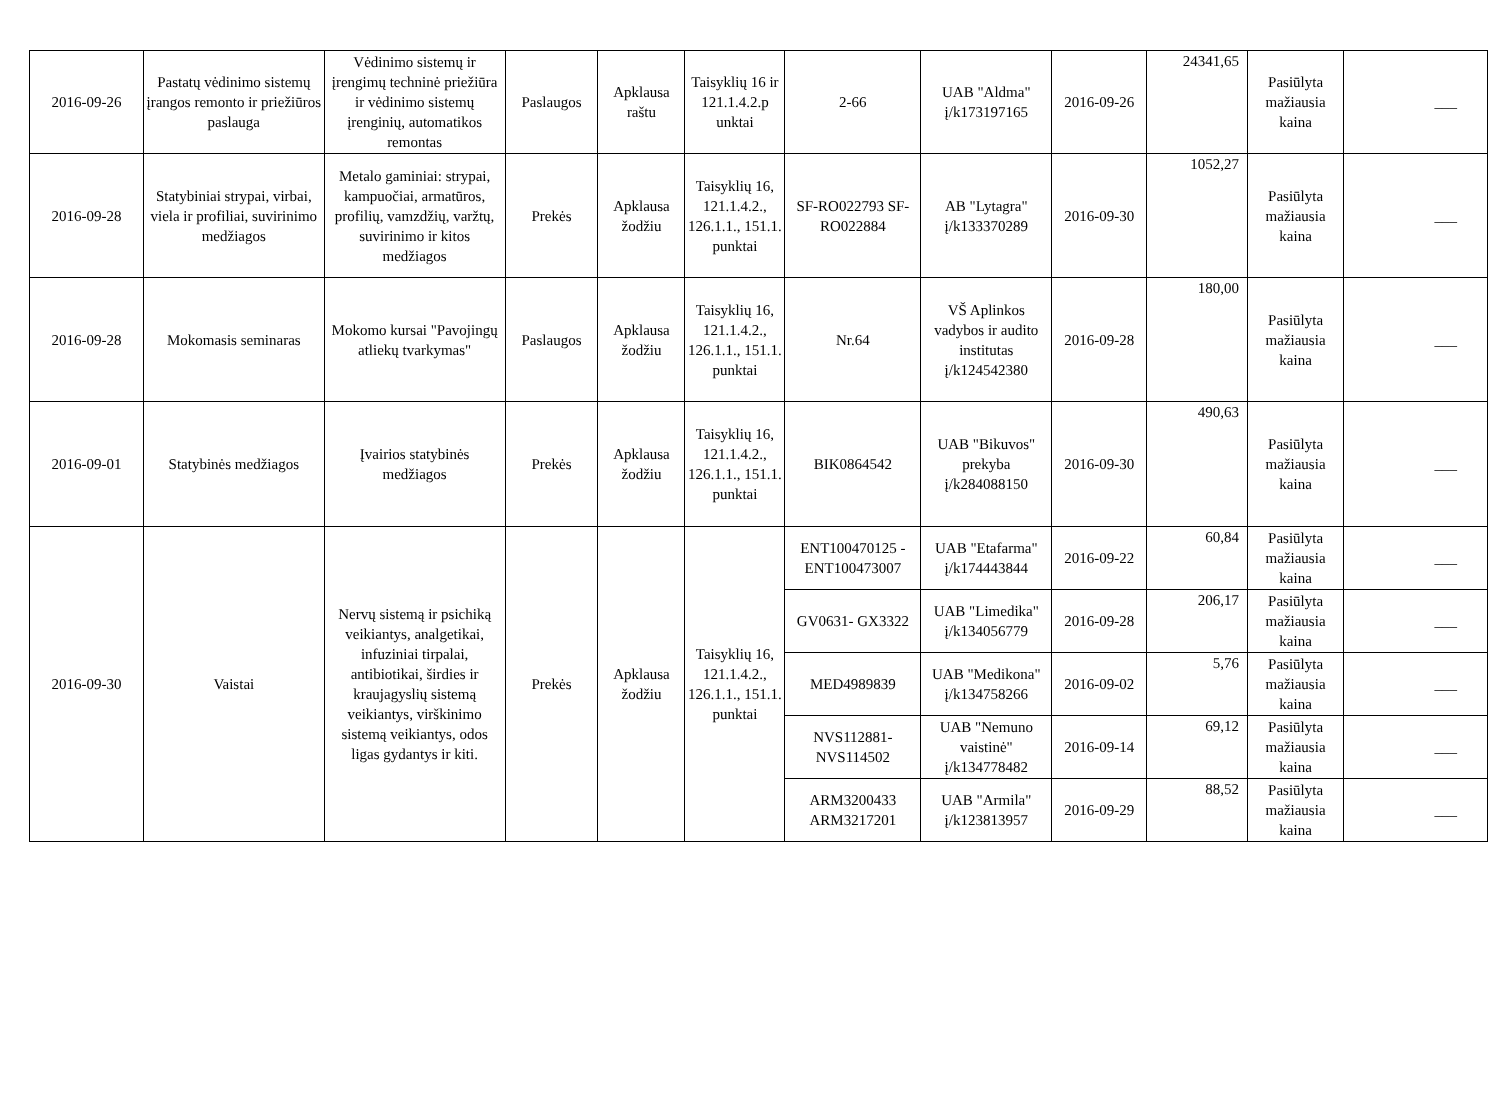| 2016-09-26 | Pastatų vėdinimo sistemų įrangos remonto ir priežiūros paslauga | Vėdinimo sistemų ir įrengimų techninė priežiūra ir vėdinimo sistemų įrenginių, automatikos remontas | Paslaugos | Apklausa raštu | Taisyklių 16 ir 121.1.4.2.p unktai | 2-66 | UAB "Aldma" į/k173197165 | 2016-09-26 | 24341,65 | Pasiūlyta mažiausia kaina | ___ |
| 2016-09-28 | Statybiniai strypai, virbai, viela ir profiliai, suvirinimo medžiagos | Metalo gaminiai: strypai, kampuočiai, armatūros, profilių, vamzdžių, varžtų, suvirinimo ir kitos medžiagos | Prekės | Apklausa žodžiu | Taisyklių 16, 121.1.4.2., 126.1.1., 151.1. punktai | SF-RO022793 SF-RO022884 | AB "Lytagra" į/k133370289 | 2016-09-30 | 1052,27 | Pasiūlyta mažiausia kaina | ___ |
| 2016-09-28 | Mokomasis seminaras | Mokomo kursai "Pavojingų atliekų tvarkymas" | Paslaugos | Apklausa žodžiu | Taisyklių 16, 121.1.4.2., 126.1.1., 151.1. punktai | Nr.64 | VŠ Aplinkos vadybos ir audito institutas į/k124542380 | 2016-09-28 | 180,00 | Pasiūlyta mažiausia kaina | ___ |
| 2016-09-01 | Statybinės medžiagos | Įvairios statybinės medžiagos | Prekės | Apklausa žodžiu | Taisyklių 16, 121.1.4.2., 126.1.1., 151.1. punktai | BIK0864542 | UAB "Bikuvos" prekyba į/k284088150 | 2016-09-30 | 490,63 | Pasiūlyta mažiausia kaina | ___ |
| 2016-09-30 | Vaistai | Nervų sistemą ir psichiką veikiantys, analgetikai, infuziniai tirpalai, antibiotikai, širdies ir kraujagyslių sistemą veikiantys, virškinimo sistemą veikiantys, odos ligas gydantys ir kiti. | Prekės | Apklausa žodžiu | Taisyklių 16, 121.1.4.2., 126.1.1., 151.1. punktai | ENT100470125 - ENT100473007 | UAB "Etafarma" į/k174443844 | 2016-09-22 | 60,84 | Pasiūlyta mažiausia kaina | ___ |
| | | | | | | GV0631- GX3322 | UAB "Limedika" į/k134056779 | 2016-09-28 | 206,17 | Pasiūlyta mažiausia kaina | ___ |
| | | | | | | MED4989839 | UAB "Medikona" į/k134758266 | 2016-09-02 | 5,76 | Pasiūlyta mažiausia kaina | ___ |
| | | | | | | NVS112881- NVS114502 | UAB "Nemuno vaistinė" į/k134778482 | 2016-09-14 | 69,12 | Pasiūlyta mažiausia kaina | ___ |
| | | | | | | ARM3200433 ARM3217201 | UAB "Armila" į/k123813957 | 2016-09-29 | 88,52 | Pasiūlyta mažiausia kaina | ___ |